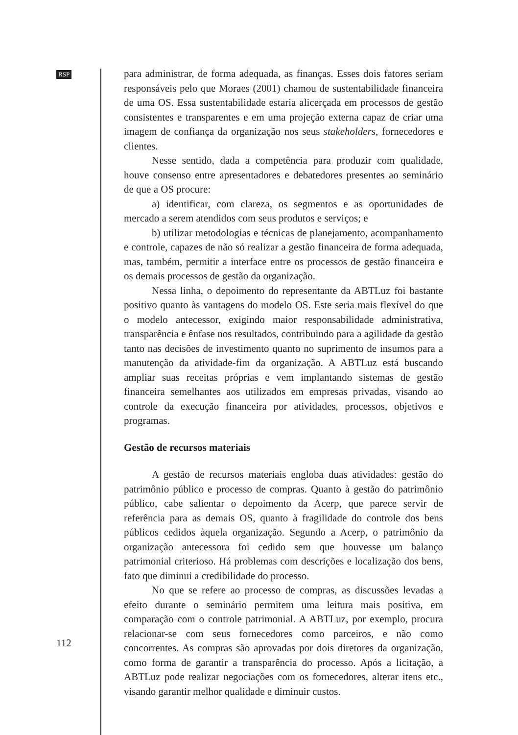RSP
para administrar, de forma adequada, as finanças. Esses dois fatores seriam responsáveis pelo que Moraes (2001) chamou de sustentabilidade financeira de uma OS. Essa sustentabilidade estaria alicerçada em processos de gestão consistentes e transparentes e em uma projeção externa capaz de criar uma imagem de confiança da organização nos seus stakeholders, fornecedores e clientes.
Nesse sentido, dada a competência para produzir com qualidade, houve consenso entre apresentadores e debatedores presentes ao seminário de que a OS procure:
a) identificar, com clareza, os segmentos e as oportunidades de mercado a serem atendidos com seus produtos e serviços; e
b) utilizar metodologias e técnicas de planejamento, acompanhamento e controle, capazes de não só realizar a gestão financeira de forma adequada, mas, também, permitir a interface entre os processos de gestão financeira e os demais processos de gestão da organização.
Nessa linha, o depoimento do representante da ABTLuz foi bastante positivo quanto às vantagens do modelo OS. Este seria mais flexível do que o modelo antecessor, exigindo maior responsabilidade administrativa, transparência e ênfase nos resultados, contribuindo para a agilidade da gestão tanto nas decisões de investimento quanto no suprimento de insumos para a manutenção da atividade-fim da organização. A ABTLuz está buscando ampliar suas receitas próprias e vem implantando sistemas de gestão financeira semelhantes aos utilizados em empresas privadas, visando ao controle da execução financeira por atividades, processos, objetivos e programas.
Gestão de recursos materiais
A gestão de recursos materiais engloba duas atividades: gestão do patrimônio público e processo de compras. Quanto à gestão do patrimônio público, cabe salientar o depoimento da Acerp, que parece servir de referência para as demais OS, quanto à fragilidade do controle dos bens públicos cedidos àquela organização. Segundo a Acerp, o patrimônio da organização antecessora foi cedido sem que houvesse um balanço patrimonial criterioso. Há problemas com descrições e localização dos bens, fato que diminui a credibilidade do processo.
No que se refere ao processo de compras, as discussões levadas a efeito durante o seminário permitem uma leitura mais positiva, em comparação com o controle patrimonial. A ABTLuz, por exemplo, procura relacionar-se com seus fornecedores como parceiros, e não como concorrentes. As compras são aprovadas por dois diretores da organização, como forma de garantir a transparência do processo. Após a licitação, a ABTLuz pode realizar negociações com os fornecedores, alterar itens etc., visando garantir melhor qualidade e diminuir custos.
112